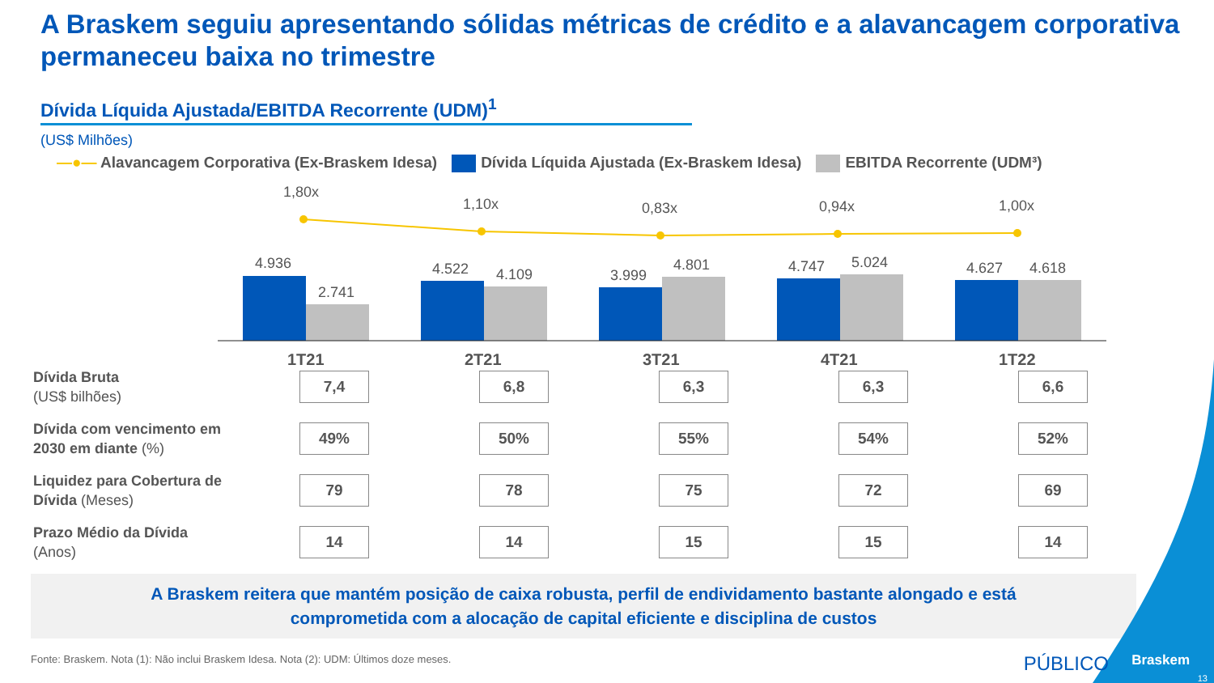A Braskem seguiu apresentando sólidas métricas de crédito e a alavancagem corporativa permaneceu baixa no trimestre
Dívida Líquida Ajustada/EBITDA Recorrente (UDM)<sup>1</sup>
(US$ Milhões)
—●— Alavancagem Corporativa (Ex-Braskem Idesa) Dívida Líquida Ajustada (Ex-Braskem Idesa) EBITDA Recorrente (UDM³)
1,80x
1,10x
0,83x
0,94x
1,00x
4.936
2.741
4.522
4.109
3.999
4.801
4.747
5.024
4.627
4.618
1T21
2T21
3T21
4T21
1T22
| Dívida Bruta (US$ bilhões) | 7,4 | 6,8 | 6,3 | 6,3 | 6,6 |
| Dívida com vencimento em 2030 em diante (%) | 49% | 50% | 55% | 54% | 52% |
| Liquidez para Cobertura de Dívida (Meses) | 79 | 78 | 75 | 72 | 69 |
| Prazo Médio da Dívida (Anos) | 14 | 14 | 15 | 15 | 14 |
A Braskem reitera que mantém posição de caixa robusta, perfil de endividamento bastante alongado e está
comprometida com a alocação de capital eficiente e disciplina de custos
Fonte: Braskem. Nota (1): Não inclui Braskem Idesa. Nota (2): UDM: Últimos doze meses.
PÚBLICO Braskem
13